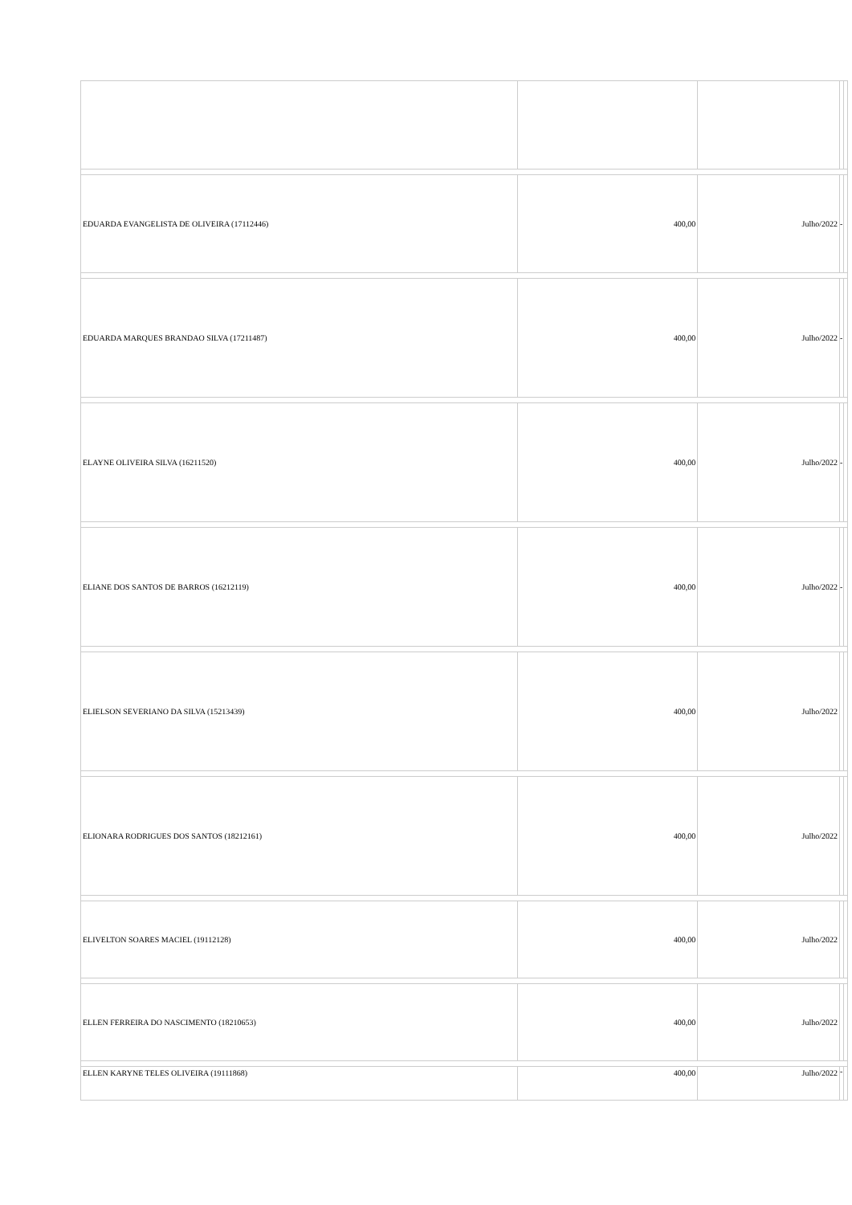| EDUARDA EVANGELISTA DE OLIVEIRA (17112446) | 400,00 | Julho/2022 | - | |
| EDUARDA MARQUES BRANDAO SILVA (17211487) | 400,00 | Julho/2022 | - | |
| ELAYNE OLIVEIRA SILVA (16211520) | 400,00 | Julho/2022 | - | |
| ELIANE DOS SANTOS DE BARROS (16212119) | 400,00 | Julho/2022 | - | |
| ELIELSON SEVERIANO DA SILVA (15213439) | 400,00 | Julho/2022 | | |
| ELIONARA RODRIGUES DOS SANTOS (18212161) | 400,00 | Julho/2022 | | |
| ELIVELTON SOARES MACIEL (19112128) | 400,00 | Julho/2022 | | |
| ELLEN FERREIRA DO NASCIMENTO (18210653) | 400,00 | Julho/2022 | | |
| ELLEN KARYNE TELES OLIVEIRA (19111868) | 400,00 | Julho/2022 | - | |